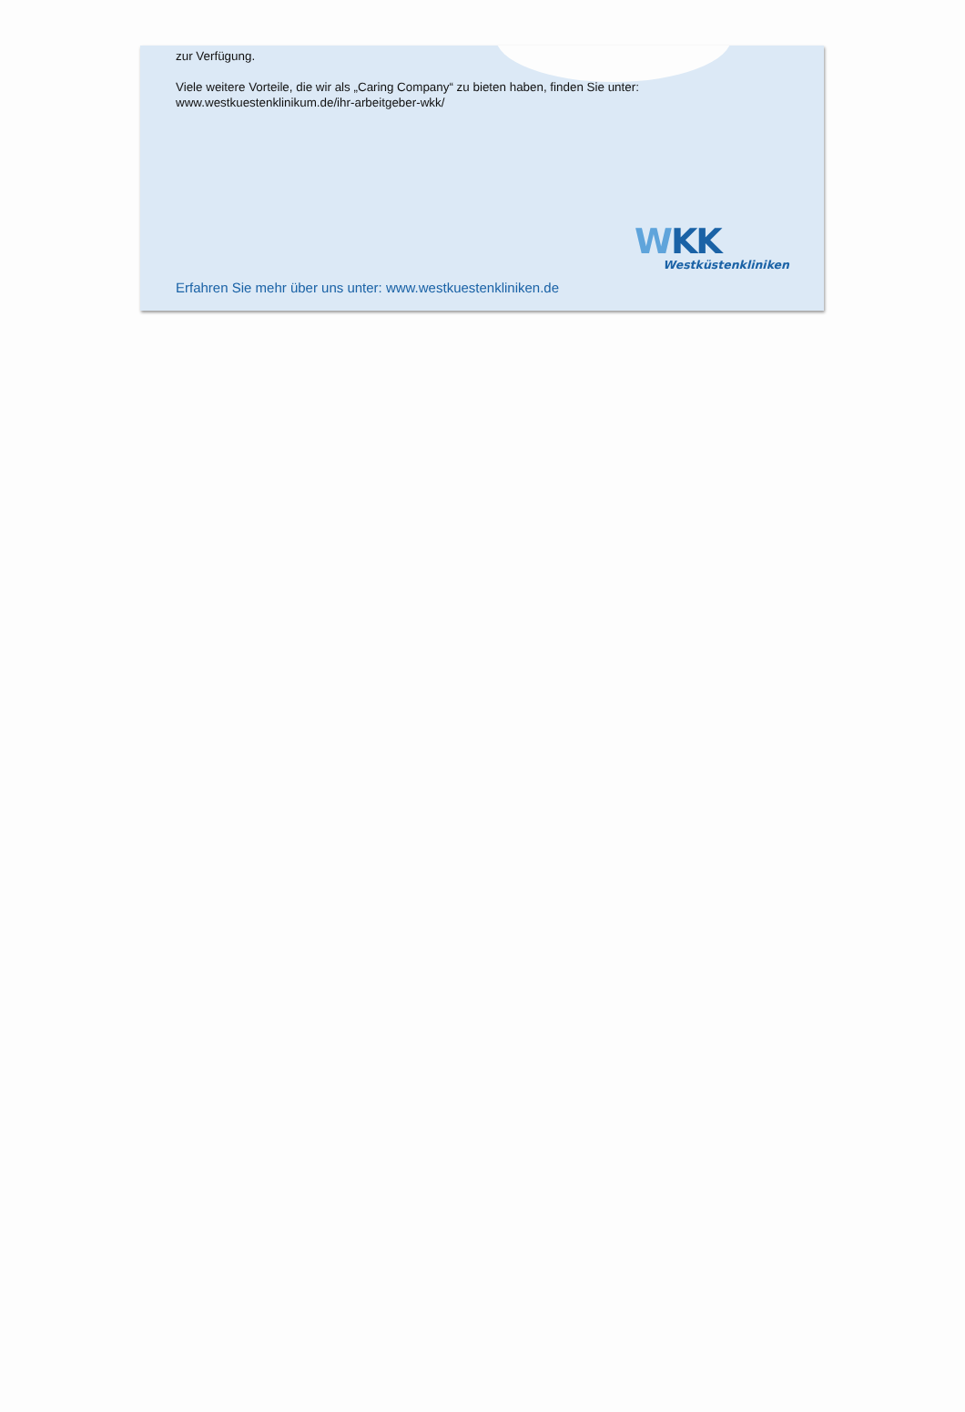zur Verfügung.
Viele weitere Vorteile, die wir als „Caring Company“ zu bieten haben, finden Sie unter:
www.westkuestenklinikum.de/ihr-arbeitgeber-wkk/
WKK
Westküstenkliniken
Erfahren Sie mehr über uns unter: www.westkuestenkliniken.de